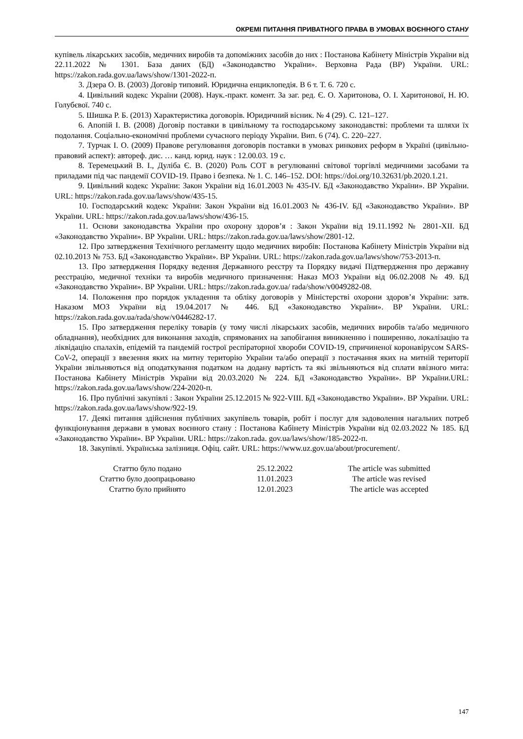ОКРЕМІ ПИТАННЯ ПРИВАТНОГО ПРАВА В УМОВАХ ВОЄННОГО СТАНУ
купівель лікарських засобів, медичних виробів та допоміжних засобів до них : Постанова Кабінету Міністрів України від 22.11.2022 № 1301. База даних (БД) «Законодавство України». Верховна Рада (ВР) України. URL: https://zakon.rada.gov.ua/laws/show/1301-2022-п.
3. Дзера О. В. (2003) Договір типовий. Юридична енциклопедія. В 6 т. Т. 6. 720 с.
4. Цивільний кодекс України (2008). Наук.-практ. комент. За заг. ред. Є. О. Харитонова, О. І. Харитонової, Н. Ю. Голубєвої. 740 с.
5. Шишка Р. Б. (2013) Характеристика договорів. Юридичний вісник. № 4 (29). С. 121–127.
6. Апопій І. В. (2008) Договір поставки в цивільному та господарському законодавстві: проблеми та шляхи їх подолання. Соціально-економічні проблеми сучасного періоду України. Вип. 6 (74). С. 220–227.
7. Турчак І. О. (2009) Правове регулювання договорів поставки в умовах ринкових реформ в Україні (цивільно-правовий аспект): автореф. дис. … канд. юрид. наук : 12.00.03. 19 с.
8. Теремецький В. І., Дуліба Є. В. (2020) Роль СОТ в регулюванні світової торгівлі медичними засобами та приладами під час пандемії COVID-19. Право і безпека. № 1. С. 146–152. DOI: https://doi.org/10.32631/pb.2020.1.21.
9. Цивільний кодекс України: Закон України від 16.01.2003 № 435-IV. БД «Законодавство України». ВР України. URL: https://zakon.rada.gov.ua/laws/show/435-15.
10. Господарський кодекс України: Закон України від 16.01.2003 № 436-IV. БД «Законодавство України». ВР України. URL: https://zakon.rada.gov.ua/laws/show/436-15.
11. Основи законодавства України про охорону здоров’я : Закон України від 19.11.1992 № 2801-XII. БД «Законодавство України». ВР України. URL: https://zakon.rada.gov.ua/laws/show/2801-12.
12. Про затвердження Технічного регламенту щодо медичних виробів: Постанова Кабінету Міністрів України від 02.10.2013 № 753. БД «Законодавство України». ВР України. URL: https://zakon.rada.gov.ua/laws/show/753-2013-п.
13. Про затвердження Порядку ведення Державного реєстру та Порядку видачі Підтвердження про державну реєстрацію, медичної техніки та виробів медичного призначення: Наказ МОЗ України від 06.02.2008 № 49. БД «Законодавство України». ВР України. URL: https://zakon.rada.gov.ua/ rada/show/v0049282-08.
14. Положення про порядок укладення та обліку договорів у Міністерстві охорони здоров’я України: затв. Наказом МОЗ України від 19.04.2017 № 446. БД «Законодавство України». ВР України. URL: https://zakon.rada.gov.ua/rada/show/v0446282-17.
15. Про затвердження переліку товарів (у тому числі лікарських засобів, медичних виробів та/або медичного обладнання), необхідних для виконання заходів, спрямованих на запобігання виникненню і поширенню, локалізацію та ліквідацію спалахів, епідемій та пандемій гострої респіраторної хвороби COVID-19, спричиненої коронавірусом SARS-CoV-2, операції з ввезення яких на митну територію України та/або операції з постачання яких на митній території України звільняються від оподаткування податком на додану вартість та які звільняються від сплати ввізного мита: Постанова Кабінету Міністрів України від 20.03.2020 № 224. БД «Законодавство України». ВР України.URL: https://zakon.rada.gov.ua/laws/show/224-2020-п.
16. Про публічні закупівлі : Закон України 25.12.2015 № 922-VIII. БД «Законодавство України». ВР України. URL: https://zakon.rada.gov.ua/laws/show/922-19.
17. Деякі питання здійснення публічних закупівель товарів, робіт і послуг для задоволення нагальних потреб функціонування держави в умовах воєнного стану : Постанова Кабінету Міністрів України від 02.03.2022 № 185. БД «Законодавство України». ВР України. URL: https://zakon.rada. gov.ua/laws/show/185-2022-п.
18. Закупівлі. Українська залізниця. Офіц. сайт. URL: https://www.uz.gov.ua/about/procurement/.
| Статтю було подано | 25.12.2022 | The article was submitted |
| Статтю було доопрацьовано | 11.01.2023 | The article was revised |
| Статтю було прийнято | 12.01.2023 | The article was accepted |
147